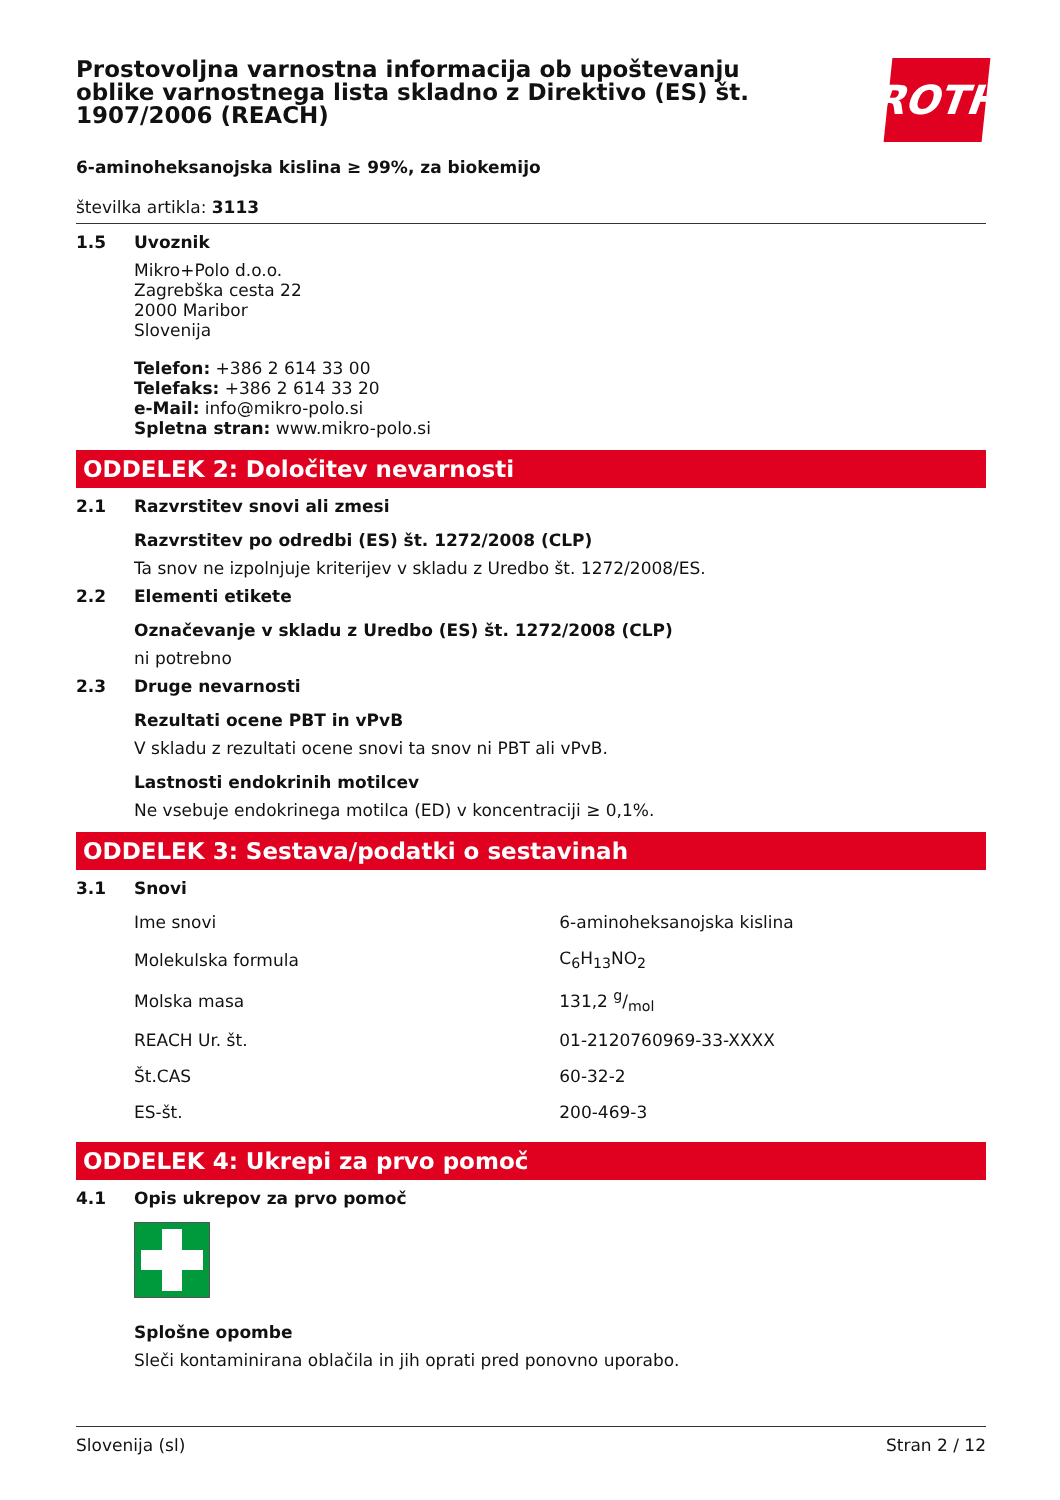Prostovoljna varnostna informacija ob upoštevanju oblike varnostnega lista skladno z Direktivo (ES) št. 1907/2006 (REACH)
ROTH
6-aminoheksanojska kislina ≥ 99%, za biokemijo
številka artikla: 3113
1.5 Uvoznik
Mikro+Polo d.o.o.
Zagrebška cesta 22
2000 Maribor
Slovenija
Telefon: +386 2 614 33 00
Telefaks: +386 2 614 33 20
e-Mail: info@mikro-polo.si
Spletna stran: www.mikro-polo.si
ODDELEK 2: Določitev nevarnosti
2.1 Razvrstitev snovi ali zmesi
Razvrstitev po odredbi (ES) št. 1272/2008 (CLP)
Ta snov ne izpolnjuje kriterijev v skladu z Uredbo št. 1272/2008/ES.
2.2 Elementi etikete
Označevanje v skladu z Uredbo (ES) št. 1272/2008 (CLP)
ni potrebno
2.3 Druge nevarnosti
Rezultati ocene PBT in vPvB
V skladu z rezultati ocene snovi ta snov ni PBT ali vPvB.
Lastnosti endokrinih motilcev
Ne vsebuje endokrinega motilca (ED) v koncentraciji ≥ 0,1%.
ODDELEK 3: Sestava/podatki o sestavinah
3.1 Snovi
| Ime snovi | 6-aminoheksanojska kislina |
| Molekulska formula | C<sub>6</sub>H<sub>13</sub>NO<sub>2</sub> |
| Molska masa | 131,2 g/mol |
| REACH Ur. št. | 01-2120760969-33-XXXX |
| Št.CAS | 60-32-2 |
| ES-št. | 200-469-3 |
ODDELEK 4: Ukrepi za prvo pomoč
4.1 Opis ukrepov za prvo pomoč
Splošne opombe
Sleči kontaminirana oblačila in jih oprati pred ponovno uporabo.
Slovenija (sl) Stran 2 / 12